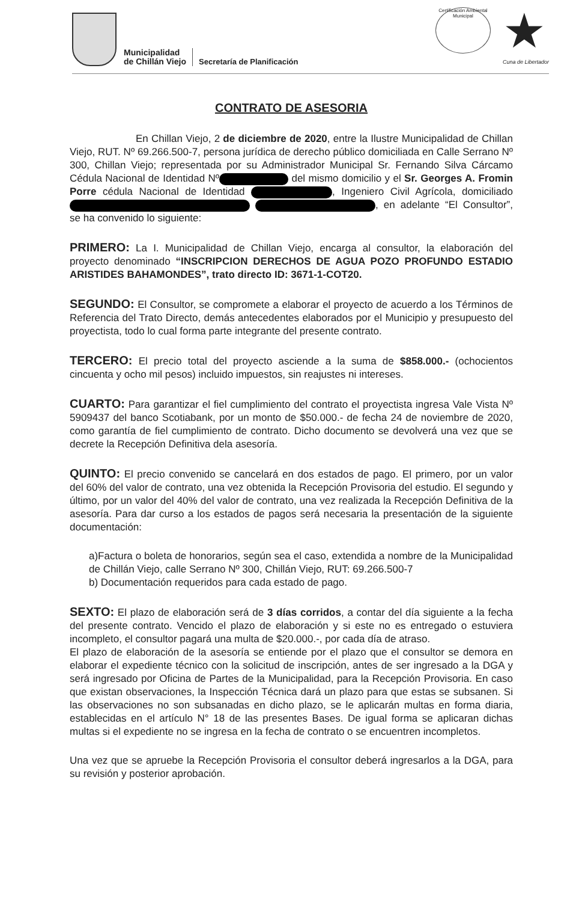Municipalidad
de Chillán Viejo
Secretaría de Planificación
Certificación Ambiental Municipal
★
Cuna de Libertador
CONTRATO DE ASESORIA
En Chillan Viejo, 2 de diciembre de 2020, entre la Ilustre Municipalidad de Chillan Viejo, RUT. Nº 69.266.500-7, persona jurídica de derecho público domiciliada en Calle Serrano Nº 300, Chillan Viejo; representada por su Administrador Municipal Sr. Fernando Silva Cárcamo Cédula Nacional de Identidad Nº del mismo domicilio y el Sr. Georges A. Fromin Porre cédula Nacional de Identidad , Ingeniero Civil Agrícola, domiciliado , en adelante “El Consultor”, se ha convenido lo siguiente:
PRIMERO: La I. Municipalidad de Chillan Viejo, encarga al consultor, la elaboración del proyecto denominado “INSCRIPCION DERECHOS DE AGUA POZO PROFUNDO ESTADIO ARISTIDES BAHAMONDES”, trato directo ID: 3671-1-COT20.
SEGUNDO: El Consultor, se compromete a elaborar el proyecto de acuerdo a los Términos de Referencia del Trato Directo, demás antecedentes elaborados por el Municipio y presupuesto del proyectista, todo lo cual forma parte integrante del presente contrato.
TERCERO: El precio total del proyecto asciende a la suma de $858.000.- (ochocientos cincuenta y ocho mil pesos) incluido impuestos, sin reajustes ni intereses.
CUARTO: Para garantizar el fiel cumplimiento del contrato el proyectista ingresa Vale Vista Nº 5909437 del banco Scotiabank, por un monto de $50.000.- de fecha 24 de noviembre de 2020, como garantía de fiel cumplimiento de contrato. Dicho documento se devolverá una vez que se decrete la Recepción Definitiva dela asesoría.
QUINTO: El precio convenido se cancelará en dos estados de pago. El primero, por un valor del 60% del valor de contrato, una vez obtenida la Recepción Provisoria del estudio. El segundo y último, por un valor del 40% del valor de contrato, una vez realizada la Recepción Definitiva de la asesoría. Para dar curso a los estados de pagos será necesaria la presentación de la siguiente documentación:
a)Factura o boleta de honorarios, según sea el caso, extendida a nombre de la Municipalidad de Chillán Viejo, calle Serrano Nº 300, Chillán Viejo, RUT: 69.266.500-7
b) Documentación requeridos para cada estado de pago.
SEXTO: El plazo de elaboración será de 3 días corridos, a contar del día siguiente a la fecha del presente contrato. Vencido el plazo de elaboración y si este no es entregado o estuviera incompleto, el consultor pagará una multa de $20.000.-, por cada día de atraso.
El plazo de elaboración de la asesoría se entiende por el plazo que el consultor se demora en elaborar el expediente técnico con la solicitud de inscripción, antes de ser ingresado a la DGA y será ingresado por Oficina de Partes de la Municipalidad, para la Recepción Provisoria. En caso que existan observaciones, la Inspección Técnica dará un plazo para que estas se subsanen. Si las observaciones no son subsanadas en dicho plazo, se le aplicarán multas en forma diaria, establecidas en el artículo N° 18 de las presentes Bases. De igual forma se aplicaran dichas multas si el expediente no se ingresa en la fecha de contrato o se encuentren incompletos.
Una vez que se apruebe la Recepción Provisoria el consultor deberá ingresarlos a la DGA, para su revisión y posterior aprobación.